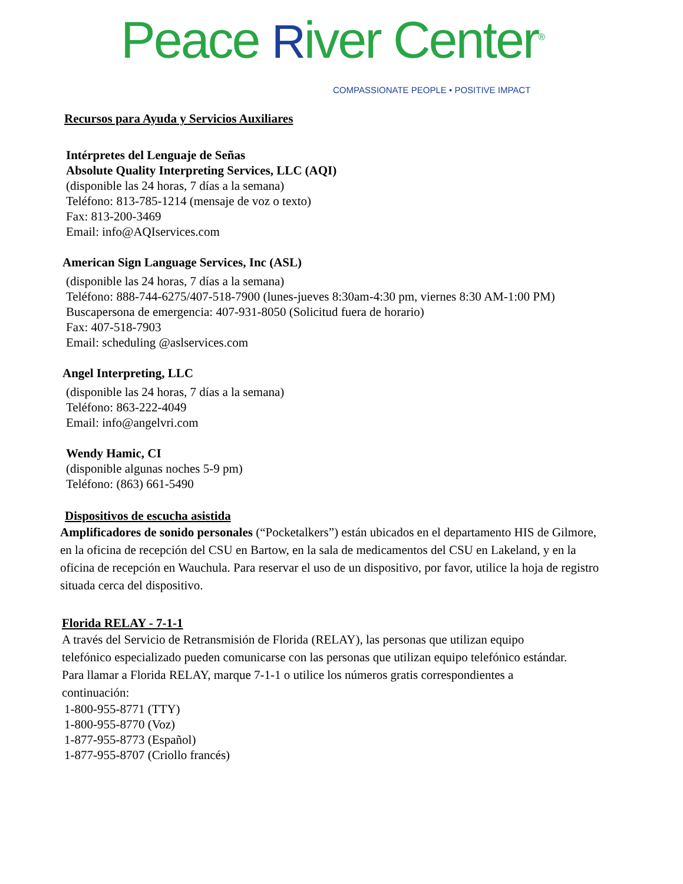Peace River Center<sup>®</sup> COMPASSIONATE PEOPLE • POSITIVE IMPACT
Recursos para Ayuda y Servicios Auxiliares
Intérpretes del Lenguaje de Señas
Absolute Quality Interpreting Services, LLC (AQI)
(disponible las 24 horas, 7 días a la semana)
Teléfono: 813-785-1214 (mensaje de voz o texto)
Fax: 813-200-3469
Email: info@AQIservices.com
American Sign Language Services, Inc (ASL)
(disponible las 24 horas, 7 días a la semana)
Teléfono: 888-744-6275/407-518-7900 (lunes-jueves 8:30am-4:30 pm, viernes 8:30 AM-1:00 PM)
Buscapersona de emergencia: 407-931-8050 (Solicitud fuera de horario)
Fax: 407-518-7903
Email: scheduling @aslservices.com
Angel Interpreting, LLC
(disponible las 24 horas, 7 días a la semana)
Teléfono: 863-222-4049
Email: info@angelvri.com
Wendy Hamic, CI
(disponible algunas noches 5-9 pm)
Teléfono: (863) 661-5490
Dispositivos de escucha asistida
Amplificadores de sonido personales (“Pocketalkers”) están ubicados en el departamento HIS de Gilmore, en la oficina de recepción del CSU en Bartow, en la sala de medicamentos del CSU en Lakeland, y en la oficina de recepción en Wauchula. Para reservar el uso de un dispositivo, por favor, utilice la hoja de registro situada cerca del dispositivo.
Florida RELAY - 7-1-1
A través del Servicio de Retransmisión de Florida (RELAY), las personas que utilizan equipo telefónico especializado pueden comunicarse con las personas que utilizan equipo telefónico estándar. Para llamar a Florida RELAY, marque 7-1-1 o utilice los números gratis correspondientes a continuación:
1-800-955-8771 (TTY)
1-800-955-8770 (Voz)
1-877-955-8773 (Español)
1-877-955-8707 (Criollo francés)